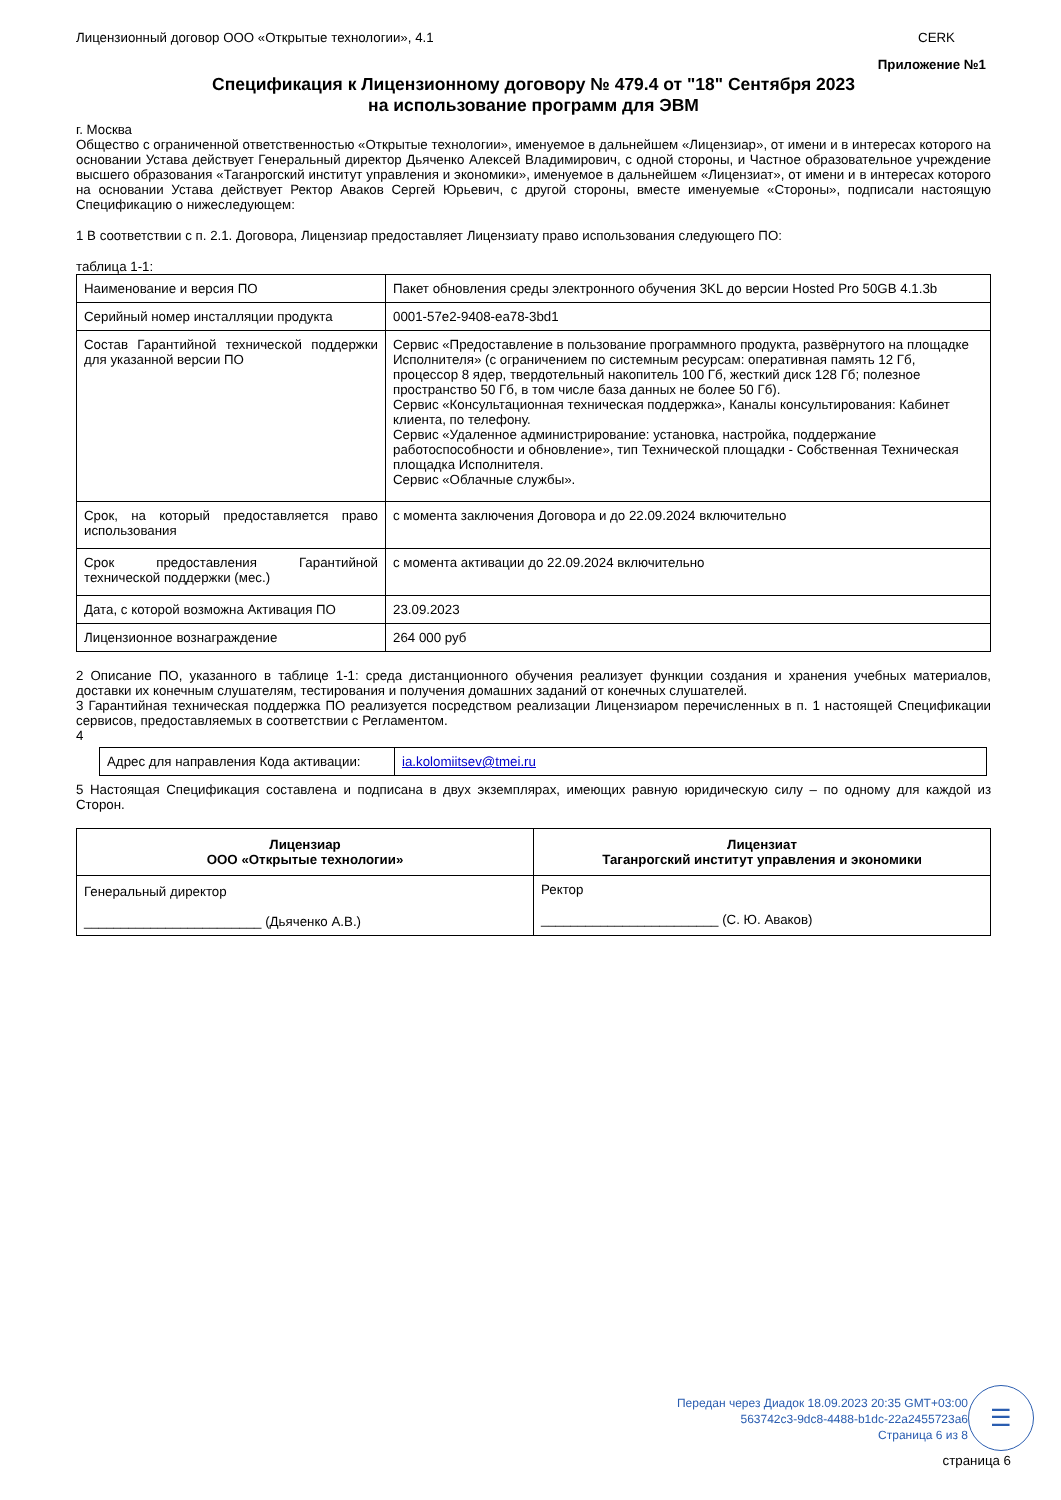Лицензионный договор ООО «Открытые технологии», 4.1 CERK
Приложение №1
Спецификация к Лицензионному договору № 479.4 от "18" Сентября 2023
на использование программ для ЭВМ
г. Москва
Общество с ограниченной ответственностью «Открытые технологии», именуемое в дальнейшем «Лицензиар», от имени и в интересах которого на основании Устава действует Генеральный директор Дьяченко Алексей Владимирович, с одной стороны, и Частное образовательное учреждение высшего образования «Таганрогский институт управления и экономики», именуемое в дальнейшем «Лицензиат», от имени и в интересах которого на основании Устава действует Ректор Аваков Сергей Юрьевич, с другой стороны, вместе именуемые «Стороны», подписали настоящую Спецификацию о нижеследующем:
1 В соответствии с п. 2.1. Договора, Лицензиар предоставляет Лицензиату право использования следующего ПО:
таблица 1-1:
| Наименование и версия ПО | Пакет обновления среды электронного обучения 3KL до версии Hosted Pro 50GB 4.1.3b |
| Серийный номер инсталляции продукта | 0001-57e2-9408-ea78-3bd1 |
| Состав Гарантийной технической поддержки для указанной версии ПО | Сервис «Предоставление в пользование программного продукта, развёрнутого на площадке Исполнителя» (с ограничением по системным ресурсам: оперативная память 12 Гб, процессор 8 ядер, твердотельный накопитель 100 Гб, жесткий диск 128 Гб; полезное пространство 50 Гб, в том числе база данных не более 50 Гб). Сервис «Консультационная техническая поддержка», Каналы консультирования: Кабинет клиента, по телефону. Сервис «Удаленное администрирование: установка, настройка, поддержание работоспособности и обновление», тип Технической площадки - Собственная Техническая площадка Исполнителя. Сервис «Облачные службы». |
| Срок, на который предоставляется право использования | с момента заключения Договора и до 22.09.2024 включительно |
| Срок предоставления Гарантийной технической поддержки (мес.) | с момента активации до 22.09.2024 включительно |
| Дата, с которой возможна Активация ПО | 23.09.2023 |
| Лицензионное вознаграждение | 264 000 руб |
2 Описание ПО, указанного в таблице 1-1: среда дистанционного обучения реализует функции создания и хранения учебных материалов, доставки их конечным слушателям, тестирования и получения домашних заданий от конечных слушателей.
3 Гарантийная техническая поддержка ПО реализуется посредством реализации Лицензиаром перечисленных в п. 1 настоящей Спецификации сервисов, предоставляемых в соответствии с Регламентом.
4
| Адрес для направления Кода активации: | ia.kolomiitsev@tmei.ru |
5 Настоящая Спецификация составлена и подписана в двух экземплярах, имеющих равную юридическую силу – по одному для каждой из Сторон.
| Лицензиар ООО «Открытые технологии» | Лицензиат Таганрогский институт управления и экономики |
| Генеральный директор ________________________ (Дьяченко А.В.) | Ректор ________________________ (С. Ю. Аваков) |
Передан через Диадок 18.09.2023 20:35 GMT+03:00
563742c3-9dc8-4488-b1dc-22a2455723a6
Страница 6 из 8
☰
страница 6